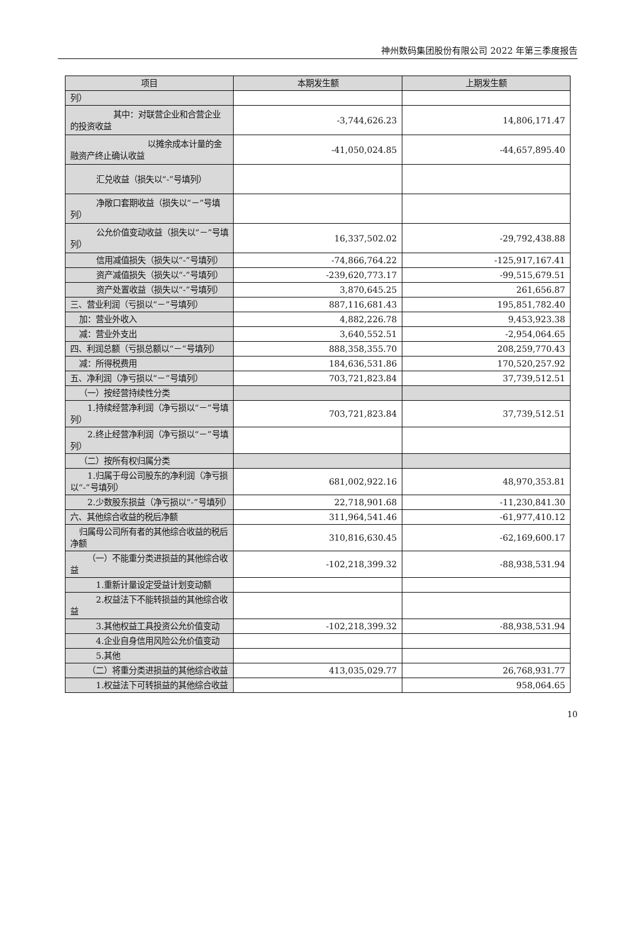神州数码集团股份有限公司 2022 年第三季度报告
| 项目 | 本期发生额 | 上期发生额 |
| --- | --- | --- |
| 列） | | |
| 其中：对联营企业和合营企业的投资收益 | -3,744,626.23 | 14,806,171.47 |
| 以摊余成本计量的金融资产终止确认收益 | -41,050,024.85 | -44,657,895.40 |
| 汇兑收益（损失以“-”号填列） | | |
| 净敞口套期收益（损失以“－”号填列） | | |
| 公允价值变动收益（损失以“－”号填列） | 16,337,502.02 | -29,792,438.88 |
| 信用减值损失（损失以“-”号填列） | -74,866,764.22 | -125,917,167.41 |
| 资产减值损失（损失以“-”号填列） | -239,620,773.17 | -99,515,679.51 |
| 资产处置收益（损失以“-”号填列） | 3,870,645.25 | 261,656.87 |
| 三、营业利润（亏损以“－”号填列） | 887,116,681.43 | 195,851,782.40 |
| 加：营业外收入 | 4,882,226.78 | 9,453,923.38 |
| 减：营业外支出 | 3,640,552.51 | -2,954,064.65 |
| 四、利润总额（亏损总额以“－”号填列） | 888,358,355.70 | 208,259,770.43 |
| 减：所得税费用 | 184,636,531.86 | 170,520,257.92 |
| 五、净利润（净亏损以“－”号填列） | 703,721,823.84 | 37,739,512.51 |
| （一）按经营持续性分类 | | |
| 1.持续经营净利润（净亏损以“－”号填列） | 703,721,823.84 | 37,739,512.51 |
| 2.终止经营净利润（净亏损以“－”号填列） | | |
| （二）按所有权归属分类 | | |
| 1.归属于母公司股东的净利润（净亏损以“-”号填列） | 681,002,922.16 | 48,970,353.81 |
| 2.少数股东损益（净亏损以“-”号填列） | 22,718,901.68 | -11,230,841.30 |
| 六、其他综合收益的税后净额 | 311,964,541.46 | -61,977,410.12 |
| 归属母公司所有者的其他综合收益的税后净额 | 310,816,630.45 | -62,169,600.17 |
| （一）不能重分类进损益的其他综合收益 | -102,218,399.32 | -88,938,531.94 |
| 1.重新计量设定受益计划变动额 | | |
| 2.权益法下不能转损益的其他综合收益 | | |
| 3.其他权益工具投资公允价值变动 | -102,218,399.32 | -88,938,531.94 |
| 4.企业自身信用风险公允价值变动 | | |
| 5.其他 | | |
| （二）将重分类进损益的其他综合收益 | 413,035,029.77 | 26,768,931.77 |
| 1.权益法下可转损益的其他综合收益 | | 958,064.65 |
10